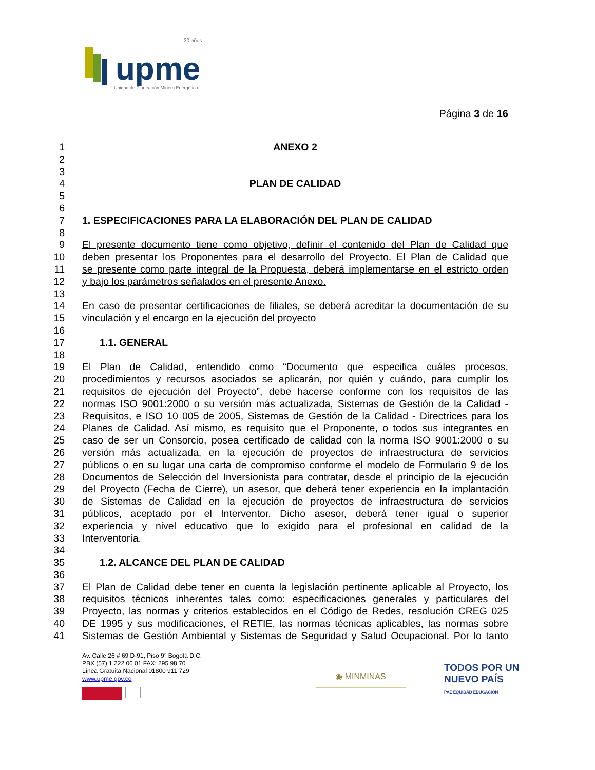upme
20 años
Unidad de Planeación Minero Energética
Página 3 de 16
1 ANEXO 2
2
3
4 PLAN DE CALIDAD
5
6
7 1. ESPECIFICACIONES PARA LA ELABORACIÓN DEL PLAN DE CALIDAD
8
9 El presente documento tiene como objetivo, definir el contenido del Plan de Calidad que
10 deben presentar los Proponentes para el desarrollo del Proyecto. El Plan de Calidad que
11 se presente como parte integral de la Propuesta, deberá implementarse en el estricto orden
12 y bajo los parámetros señalados en el presente Anexo.
13
14 En caso de presentar certificaciones de filiales, se deberá acreditar la documentación de su
15 vinculación y el encargo en la ejecución del proyecto
16
17 1.1. GENERAL
18
19 El Plan de Calidad, entendido como “Documento que especifica cuáles procesos,
20 procedimientos y recursos asociados se aplicarán, por quién y cuándo, para cumplir los
21 requisitos de ejecución del Proyecto”, debe hacerse conforme con los requisitos de las
22 normas ISO 9001:2000 o su versión más actualizada, Sistemas de Gestión de la Calidad -
23 Requisitos, e ISO 10 005 de 2005, Sistemas de Gestión de la Calidad - Directrices para los
24 Planes de Calidad. Así mismo, es requisito que el Proponente, o todos sus integrantes en
25 caso de ser un Consorcio, posea certificado de calidad con la norma ISO 9001:2000 o su
26 versión más actualizada, en la ejecución de proyectos de infraestructura de servicios
27 públicos o en su lugar una carta de compromiso conforme el modelo de Formulario 9 de los
28 Documentos de Selección del Inversionista para contratar, desde el principio de la ejecución
29 del Proyecto (Fecha de Cierre), un asesor, que deberá tener experiencia en la implantación
30 de Sistemas de Calidad en la ejecución de proyectos de infraestructura de servicios
31 públicos, aceptado por el Interventor. Dicho asesor, deberá tener igual o superior
32 experiencia y nivel educativo que lo exigido para el profesional en calidad de la
33 Interventoría.
34
35 1.2. ALCANCE DEL PLAN DE CALIDAD
36
37 El Plan de Calidad debe tener en cuenta la legislación pertinente aplicable al Proyecto, los
38 requisitos técnicos inherentes tales como: especificaciones generales y particulares del
39 Proyecto, las normas y criterios establecidos en el Código de Redes, resolución CREG 025
40 DE 1995 y sus modificaciones, el RETIE, las normas técnicas aplicables, las normas sobre
41 Sistemas de Gestión Ambiental y Sistemas de Seguridad y Salud Ocupacional. Por lo tanto
Av. Calle 26 # 69 D-91, Piso 9° Bogotá D.C.
PBX (57) 1 222 06 01 FAX: 295 98 70
Línea Gratuita Nacional 01800 911 729
www.upme.gov.co
◉ MINMINAS
TODOS POR UN
NUEVO PAÍS
PAZ EQUIDAD EDUCACIÓN